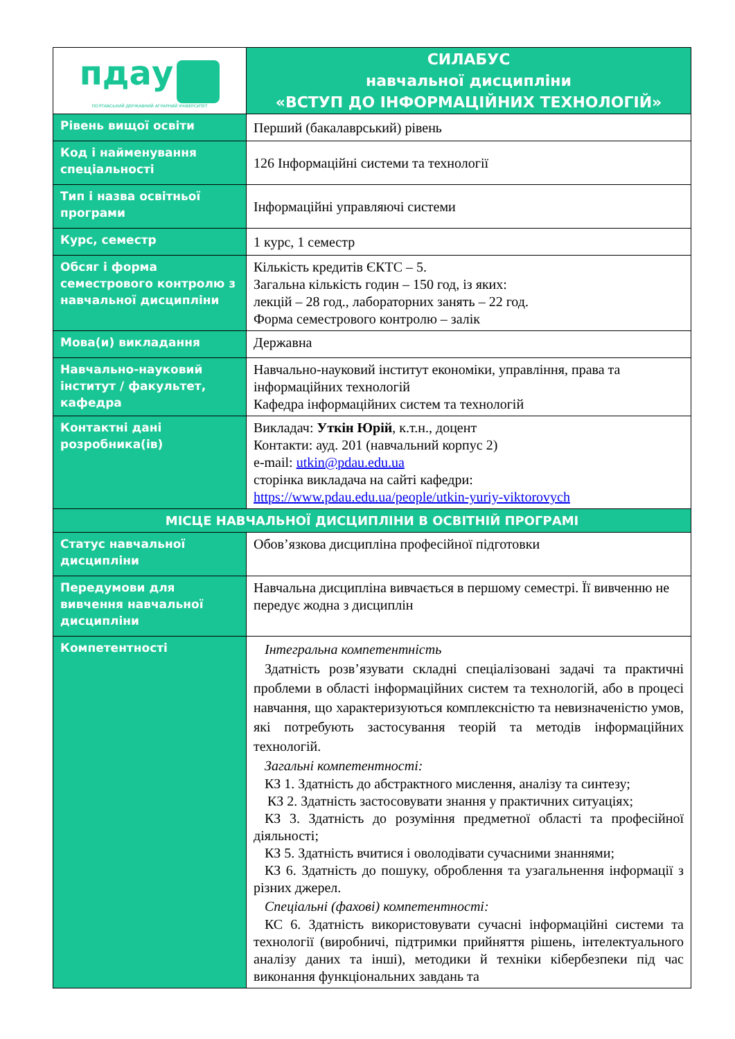| пдау ПОЛТАВСЬКИЙ ДЕРЖАВНИЙ АГРАРНИЙ УНІВЕРСИТЕТ | СИЛАБУС навчальної дисципліни «ВСТУП ДО ІНФОРМАЦІЙНИХ ТЕХНОЛОГІЙ» |
| Рівень вищої освіти | Перший (бакалаврський) рівень |
| Код і найменування спеціальності | 126 Інформаційні системи та технології |
| Тип і назва освітньої програми | Інформаційні управляючі системи |
| Курс, семестр | 1 курс, 1 семестр |
| Обсяг і форма семестрового контролю з навчальної дисципліни | Кількість кредитів ЄКТС – 5. Загальна кількість годин – 150 год, із яких: лекцій – 28 год., лабораторних занять – 22 год. Форма семестрового контролю – залік |
| Мова(и) викладання | Державна |
| Навчально-науковий інститут / факультет, кафедра | Навчально-науковий інститут економіки, управління, права та інформаційних технологій Кафедра інформаційних систем та технологій |
| Контактні дані розробника(ів) | Викладач: Уткін Юрій , к.т.н., доцент Контакти: ауд. 201 (навчальний корпус 2) e-mail: utkin@pdau.edu.ua сторінка викладача на сайті кафедри: https://www.pdau.edu.ua/people/utkin-yuriy-viktorovych |
| МІСЦЕ НАВЧАЛЬНОЇ ДИСЦИПЛІНИ В ОСВІТНІЙ ПРОГРАМІ | |
| Статус навчальної дисципліни | Обов’язкова дисципліна професійної підготовки |
| Передумови для вивчення навчальної дисципліни | Навчальна дисципліна вивчається в першому семестрі. Її вивченню не передує жодна з дисциплін |
| Компетентності | Інтегральна компетентність Здатність розв’язувати складні спеціалізовані задачі та практичні проблеми в області інформаційних систем та технологій, або в процесі навчання, що характеризуються комплексністю та невизначеністю умов, які потребують застосування теорій та методів інформаційних технологій. Загальні компетентності: КЗ 1. Здатність до абстрактного мислення, аналізу та синтезу; КЗ 2. Здатність застосовувати знання у практичних ситуаціях; КЗ 3. Здатність до розуміння предметної області та професійної діяльності; КЗ 5. Здатність вчитися і оволодівати сучасними знаннями; КЗ 6. Здатність до пошуку, оброблення та узагальнення інформації з різних джерел. Спеціальні (фахові) компетентності: КС 6. Здатність використовувати сучасні інформаційні системи та технології (виробничі, підтримки прийняття рішень, інтелектуального аналізу даних та інші), методики й техніки кібербезпеки під час виконання функціональних завдань та |